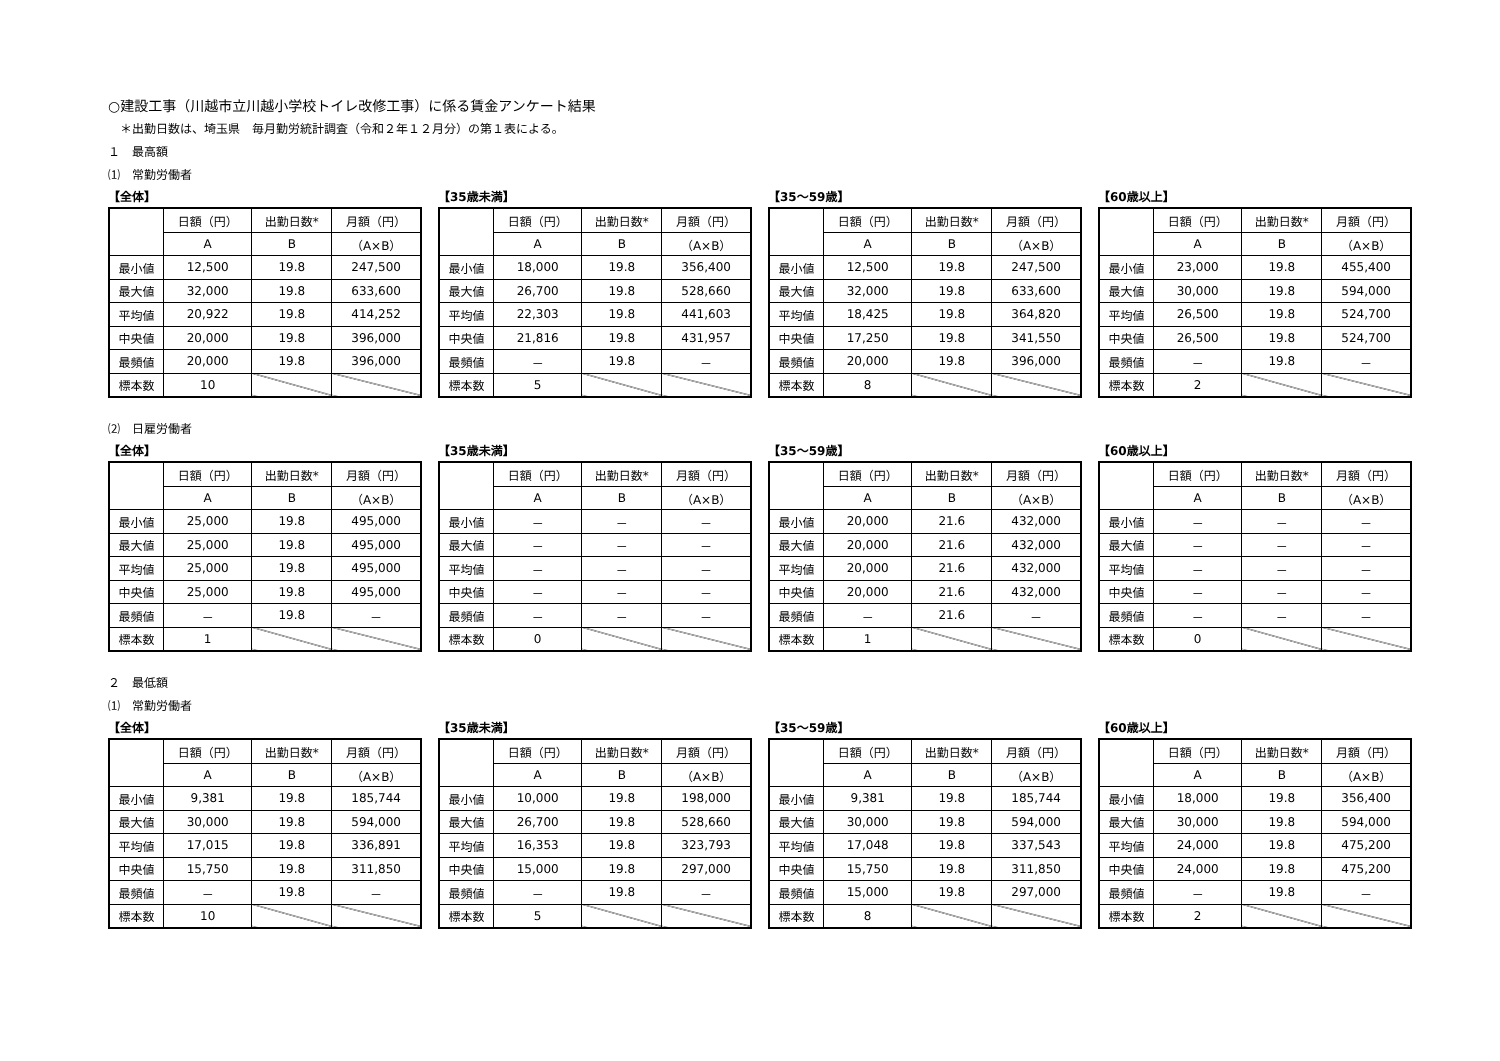○建設工事（川越市立川越小学校トイレ改修工事）に係る賃金アンケート結果
　＊出勤日数は、埼玉県　毎月勤労統計調査（令和２年１２月分）の第１表による。
１　最高額
⑴　常勤労働者
【全体】
| | 日額（円） | 出勤日数* | 月額（円） |
| --- | --- | --- | --- |
| | A | B | （A×B） |
| 最小値 | 12,500 | 19.8 | 247,500 |
| 最大値 | 32,000 | 19.8 | 633,600 |
| 平均値 | 20,922 | 19.8 | 414,252 |
| 中央値 | 20,000 | 19.8 | 396,000 |
| 最頻値 | 20,000 | 19.8 | 396,000 |
| 標本数 | 10 | | |
【35歳未満】
| | 日額（円） | 出勤日数* | 月額（円） |
| --- | --- | --- | --- |
| | A | B | （A×B） |
| 最小値 | 18,000 | 19.8 | 356,400 |
| 最大値 | 26,700 | 19.8 | 528,660 |
| 平均値 | 22,303 | 19.8 | 441,603 |
| 中央値 | 21,816 | 19.8 | 431,957 |
| 最頻値 | － | 19.8 | － |
| 標本数 | 5 | | |
【35～59歳】
| | 日額（円） | 出勤日数* | 月額（円） |
| --- | --- | --- | --- |
| | A | B | （A×B） |
| 最小値 | 12,500 | 19.8 | 247,500 |
| 最大値 | 32,000 | 19.8 | 633,600 |
| 平均値 | 18,425 | 19.8 | 364,820 |
| 中央値 | 17,250 | 19.8 | 341,550 |
| 最頻値 | 20,000 | 19.8 | 396,000 |
| 標本数 | 8 | | |
【60歳以上】
| | 日額（円） | 出勤日数* | 月額（円） |
| --- | --- | --- | --- |
| | A | B | （A×B） |
| 最小値 | 23,000 | 19.8 | 455,400 |
| 最大値 | 30,000 | 19.8 | 594,000 |
| 平均値 | 26,500 | 19.8 | 524,700 |
| 中央値 | 26,500 | 19.8 | 524,700 |
| 最頻値 | － | 19.8 | － |
| 標本数 | 2 | | |
⑵　日雇労働者
【全体】
| | 日額（円） | 出勤日数* | 月額（円） |
| --- | --- | --- | --- |
| | A | B | （A×B） |
| 最小値 | 25,000 | 19.8 | 495,000 |
| 最大値 | 25,000 | 19.8 | 495,000 |
| 平均値 | 25,000 | 19.8 | 495,000 |
| 中央値 | 25,000 | 19.8 | 495,000 |
| 最頻値 | － | 19.8 | － |
| 標本数 | 1 | | |
【35歳未満】
| | 日額（円） | 出勤日数* | 月額（円） |
| --- | --- | --- | --- |
| | A | B | （A×B） |
| 最小値 | － | － | － |
| 最大値 | － | － | － |
| 平均値 | － | － | － |
| 中央値 | － | － | － |
| 最頻値 | － | － | － |
| 標本数 | 0 | | |
【35～59歳】
| | 日額（円） | 出勤日数* | 月額（円） |
| --- | --- | --- | --- |
| | A | B | （A×B） |
| 最小値 | 20,000 | 21.6 | 432,000 |
| 最大値 | 20,000 | 21.6 | 432,000 |
| 平均値 | 20,000 | 21.6 | 432,000 |
| 中央値 | 20,000 | 21.6 | 432,000 |
| 最頻値 | － | 21.6 | － |
| 標本数 | 1 | | |
【60歳以上】
| | 日額（円） | 出勤日数* | 月額（円） |
| --- | --- | --- | --- |
| | A | B | （A×B） |
| 最小値 | － | － | － |
| 最大値 | － | － | － |
| 平均値 | － | － | － |
| 中央値 | － | － | － |
| 最頻値 | － | － | － |
| 標本数 | 0 | | |
２　最低額
⑴　常勤労働者
【全体】
| | 日額（円） | 出勤日数* | 月額（円） |
| --- | --- | --- | --- |
| | A | B | （A×B） |
| 最小値 | 9,381 | 19.8 | 185,744 |
| 最大値 | 30,000 | 19.8 | 594,000 |
| 平均値 | 17,015 | 19.8 | 336,891 |
| 中央値 | 15,750 | 19.8 | 311,850 |
| 最頻値 | － | 19.8 | － |
| 標本数 | 10 | | |
【35歳未満】
| | 日額（円） | 出勤日数* | 月額（円） |
| --- | --- | --- | --- |
| | A | B | （A×B） |
| 最小値 | 10,000 | 19.8 | 198,000 |
| 最大値 | 26,700 | 19.8 | 528,660 |
| 平均値 | 16,353 | 19.8 | 323,793 |
| 中央値 | 15,000 | 19.8 | 297,000 |
| 最頻値 | － | 19.8 | － |
| 標本数 | 5 | | |
【35～59歳】
| | 日額（円） | 出勤日数* | 月額（円） |
| --- | --- | --- | --- |
| | A | B | （A×B） |
| 最小値 | 9,381 | 19.8 | 185,744 |
| 最大値 | 30,000 | 19.8 | 594,000 |
| 平均値 | 17,048 | 19.8 | 337,543 |
| 中央値 | 15,750 | 19.8 | 311,850 |
| 最頻値 | 15,000 | 19.8 | 297,000 |
| 標本数 | 8 | | |
【60歳以上】
| | 日額（円） | 出勤日数* | 月額（円） |
| --- | --- | --- | --- |
| | A | B | （A×B） |
| 最小値 | 18,000 | 19.8 | 356,400 |
| 最大値 | 30,000 | 19.8 | 594,000 |
| 平均値 | 24,000 | 19.8 | 475,200 |
| 中央値 | 24,000 | 19.8 | 475,200 |
| 最頻値 | － | 19.8 | － |
| 標本数 | 2 | | |